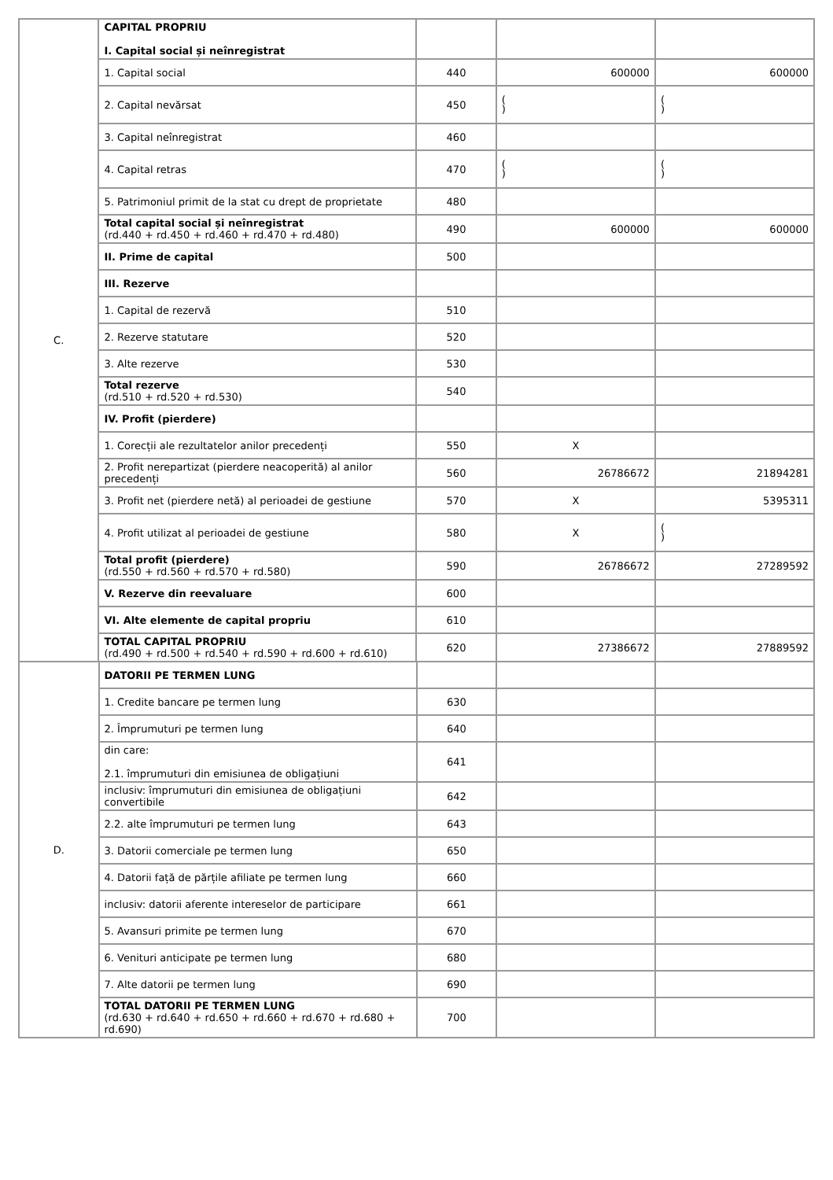| C. | CAPITAL PROPRIU I. Capital social și neînregistrat | | | |
| | 1. Capital social | 440 | 600000 | 600000 |
| | 2. Capital nevărsat | 450 | ( ) | ( ) |
| | 3. Capital neînregistrat | 460 | | |
| | 4. Capital retras | 470 | ( ) | ( ) |
| | 5. Patrimoniul primit de la stat cu drept de proprietate | 480 | | |
| | Total capital social și neînregistrat (rd.440 + rd.450 + rd.460 + rd.470 + rd.480) | 490 | 600000 | 600000 |
| | II. Prime de capital | 500 | | |
| | III. Rezerve | | | |
| | 1. Capital de rezervă | 510 | | |
| | 2. Rezerve statutare | 520 | | |
| | 3. Alte rezerve | 530 | | |
| | Total rezerve (rd.510 + rd.520 + rd.530) | 540 | | |
| | IV. Profit (pierdere) | | | |
| | 1. Corecții ale rezultatelor anilor precedenți | 550 | X | |
| | 2. Profit nerepartizat (pierdere neacoperită) al anilor precedenți | 560 | 26786672 | 21894281 |
| | 3. Profit net (pierdere netă) al perioadei de gestiune | 570 | X | 5395311 |
| | 4. Profit utilizat al perioadei de gestiune | 580 | X | ( ) |
| | Total profit (pierdere) (rd.550 + rd.560 + rd.570 + rd.580) | 590 | 26786672 | 27289592 |
| | V. Rezerve din reevaluare | 600 | | |
| | VI. Alte elemente de capital propriu | 610 | | |
| | TOTAL CAPITAL PROPRIU (rd.490 + rd.500 + rd.540 + rd.590 + rd.600 + rd.610) | 620 | 27386672 | 27889592 |
| D. | DATORII PE TERMEN LUNG | | | |
| | 1. Credite bancare pe termen lung | 630 | | |
| | 2. Împrumuturi pe termen lung | 640 | | |
| | din care: 2.1. împrumuturi din emisiunea de obligațiuni | 641 | | |
| | inclusiv: împrumuturi din emisiunea de obligațiuni convertibile | 642 | | |
| | 2.2. alte împrumuturi pe termen lung | 643 | | |
| | 3. Datorii comerciale pe termen lung | 650 | | |
| | 4. Datorii față de părțile afiliate pe termen lung | 660 | | |
| | inclusiv: datorii aferente intereselor de participare | 661 | | |
| | 5. Avansuri primite pe termen lung | 670 | | |
| | 6. Venituri anticipate pe termen lung | 680 | | |
| | 7. Alte datorii pe termen lung | 690 | | |
| | TOTAL DATORII PE TERMEN LUNG (rd.630 + rd.640 + rd.650 + rd.660 + rd.670 + rd.680 + rd.690) | 700 | | |